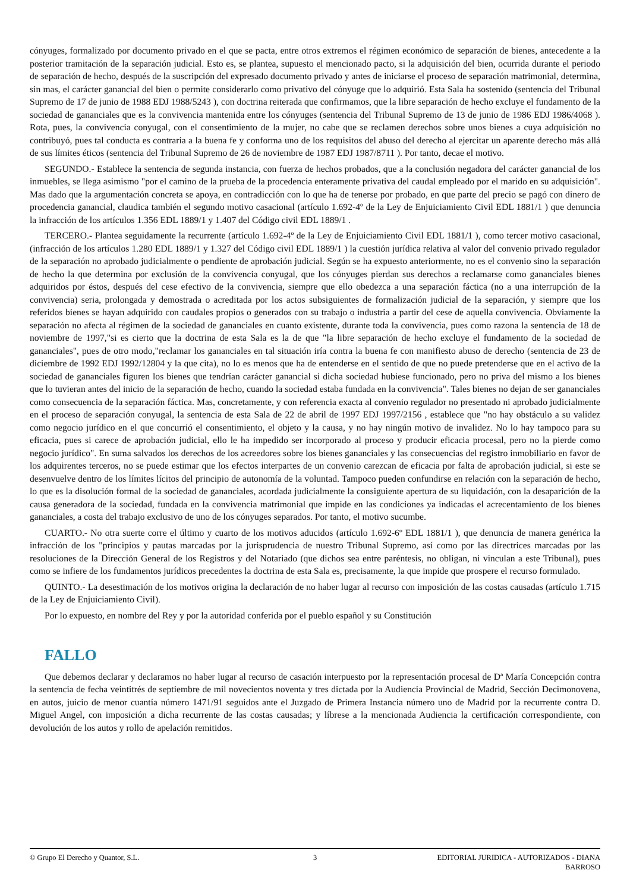cónyuges, formalizado por documento privado en el que se pacta, entre otros extremos el régimen económico de separación de bienes, antecedente a la posterior tramitación de la separación judicial. Esto es, se plantea, supuesto el mencionado pacto, si la adquisición del bien, ocurrida durante el periodo de separación de hecho, después de la suscripción del expresado documento privado y antes de iniciarse el proceso de separación matrimonial, determina, sin mas, el carácter ganancial del bien o permite considerarlo como privativo del cónyuge que lo adquirió. Esta Sala ha sostenido (sentencia del Tribunal Supremo de 17 de junio de 1988 EDJ 1988/5243 ), con doctrina reiterada que confirmamos, que la libre separación de hecho excluye el fundamento de la sociedad de gananciales que es la convivencia mantenida entre los cónyuges (sentencia del Tribunal Supremo de 13 de junio de 1986 EDJ 1986/4068 ). Rota, pues, la convivencia conyugal, con el consentimiento de la mujer, no cabe que se reclamen derechos sobre unos bienes a cuya adquisición no contribuyó, pues tal conducta es contraria a la buena fe y conforma uno de los requisitos del abuso del derecho al ejercitar un aparente derecho más allá de sus límites éticos (sentencia del Tribunal Supremo de 26 de noviembre de 1987 EDJ 1987/8711 ). Por tanto, decae el motivo.
SEGUNDO.- Establece la sentencia de segunda instancia, con fuerza de hechos probados, que a la conclusión negadora del carácter ganancial de los inmuebles, se llega asimismo "por el camino de la prueba de la procedencia enteramente privativa del caudal empleado por el marido en su adquisición". Mas dado que la argumentación concreta se apoya, en contradicción con lo que ha de tenerse por probado, en que parte del precio se pagó con dinero de procedencia ganancial, claudica también el segundo motivo casacional (artículo 1.692-4º de la Ley de Enjuiciamiento Civil EDL 1881/1 ) que denuncia la infracción de los artículos 1.356 EDL 1889/1 y 1.407 del Código civil EDL 1889/1 .
TERCERO.- Plantea seguidamente la recurrente (artículo 1.692-4º de la Ley de Enjuiciamiento Civil EDL 1881/1 ), como tercer motivo casacional, (infracción de los artículos 1.280 EDL 1889/1 y 1.327 del Código civil EDL 1889/1 ) la cuestión jurídica relativa al valor del convenio privado regulador de la separación no aprobado judicialmente o pendiente de aprobación judicial. Según se ha expuesto anteriormente, no es el convenio sino la separación de hecho la que determina por exclusión de la convivencia conyugal, que los cónyuges pierdan sus derechos a reclamarse como gananciales bienes adquiridos por éstos, después del cese efectivo de la convivencia, siempre que ello obedezca a una separación fáctica (no a una interrupción de la convivencia) seria, prolongada y demostrada o acreditada por los actos subsiguientes de formalización judicial de la separación, y siempre que los referidos bienes se hayan adquirido con caudales propios o generados con su trabajo o industria a partir del cese de aquella convivencia. Obviamente la separación no afecta al régimen de la sociedad de gananciales en cuanto existente, durante toda la convivencia, pues como razona la sentencia de 18 de noviembre de 1997,"si es cierto que la doctrina de esta Sala es la de que "la libre separación de hecho excluye el fundamento de la sociedad de gananciales", pues de otro modo,"reclamar los gananciales en tal situación iría contra la buena fe con manifiesto abuso de derecho (sentencia de 23 de diciembre de 1992 EDJ 1992/12804 y la que cita), no lo es menos que ha de entenderse en el sentido de que no puede pretenderse que en el activo de la sociedad de gananciales figuren los bienes que tendrían carácter ganancial si dicha sociedad hubiese funcionado, pero no priva del mismo a los bienes que lo tuvieran antes del inicio de la separación de hecho, cuando la sociedad estaba fundada en la convivencia". Tales bienes no dejan de ser gananciales como consecuencia de la separación fáctica. Mas, concretamente, y con referencia exacta al convenio regulador no presentado ni aprobado judicialmente en el proceso de separación conyugal, la sentencia de esta Sala de 22 de abril de 1997 EDJ 1997/2156 , establece que "no hay obstáculo a su validez como negocio jurídico en el que concurrió el consentimiento, el objeto y la causa, y no hay ningún motivo de invalidez. No lo hay tampoco para su eficacia, pues si carece de aprobación judicial, ello le ha impedido ser incorporado al proceso y producir eficacia procesal, pero no la pierde como negocio jurídico". En suma salvados los derechos de los acreedores sobre los bienes gananciales y las consecuencias del registro inmobiliario en favor de los adquirentes terceros, no se puede estimar que los efectos interpartes de un convenio carezcan de eficacia por falta de aprobación judicial, si este se desenvuelve dentro de los límites lícitos del principio de autonomía de la voluntad. Tampoco pueden confundirse en relación con la separación de hecho, lo que es la disolución formal de la sociedad de gananciales, acordada judicialmente la consiguiente apertura de su liquidación, con la desaparición de la causa generadora de la sociedad, fundada en la convivencia matrimonial que impide en las condiciones ya indicadas el acrecentamiento de los bienes gananciales, a costa del trabajo exclusivo de uno de los cónyuges separados. Por tanto, el motivo sucumbe.
CUARTO.- No otra suerte corre el último y cuarto de los motivos aducidos (artículo 1.692-6º EDL 1881/1 ), que denuncia de manera genérica la infracción de los "principios y pautas marcadas por la jurisprudencia de nuestro Tribunal Supremo, así como por las directrices marcadas por las resoluciones de la Dirección General de los Registros y del Notariado (que dichos sea entre paréntesis, no obligan, ni vinculan a este Tribunal), pues como se infiere de los fundamentos jurídicos precedentes la doctrina de esta Sala es, precisamente, la que impide que prospere el recurso formulado.
QUINTO.- La desestimación de los motivos origina la declaración de no haber lugar al recurso con imposición de las costas causadas (artículo 1.715 de la Ley de Enjuiciamiento Civil).
Por lo expuesto, en nombre del Rey y por la autoridad conferida por el pueblo español y su Constitución
FALLO
Que debemos declarar y declaramos no haber lugar al recurso de casación interpuesto por la representación procesal de Dª María Concepción contra la sentencia de fecha veintitrés de septiembre de mil novecientos noventa y tres dictada por la Audiencia Provincial de Madrid, Sección Decimonovena, en autos, juicio de menor cuantía número 1471/91 seguidos ante el Juzgado de Primera Instancia número uno de Madrid por la recurrente contra D. Miguel Angel, con imposición a dicha recurrente de las costas causadas; y líbrese a la mencionada Audiencia la certificación correspondiente, con devolución de los autos y rollo de apelación remitidos.
© Grupo El Derecho y Quantor, S.L.
3 EDITORIAL JURIDICA - AUTORIZADOS - DIANA BARROSO